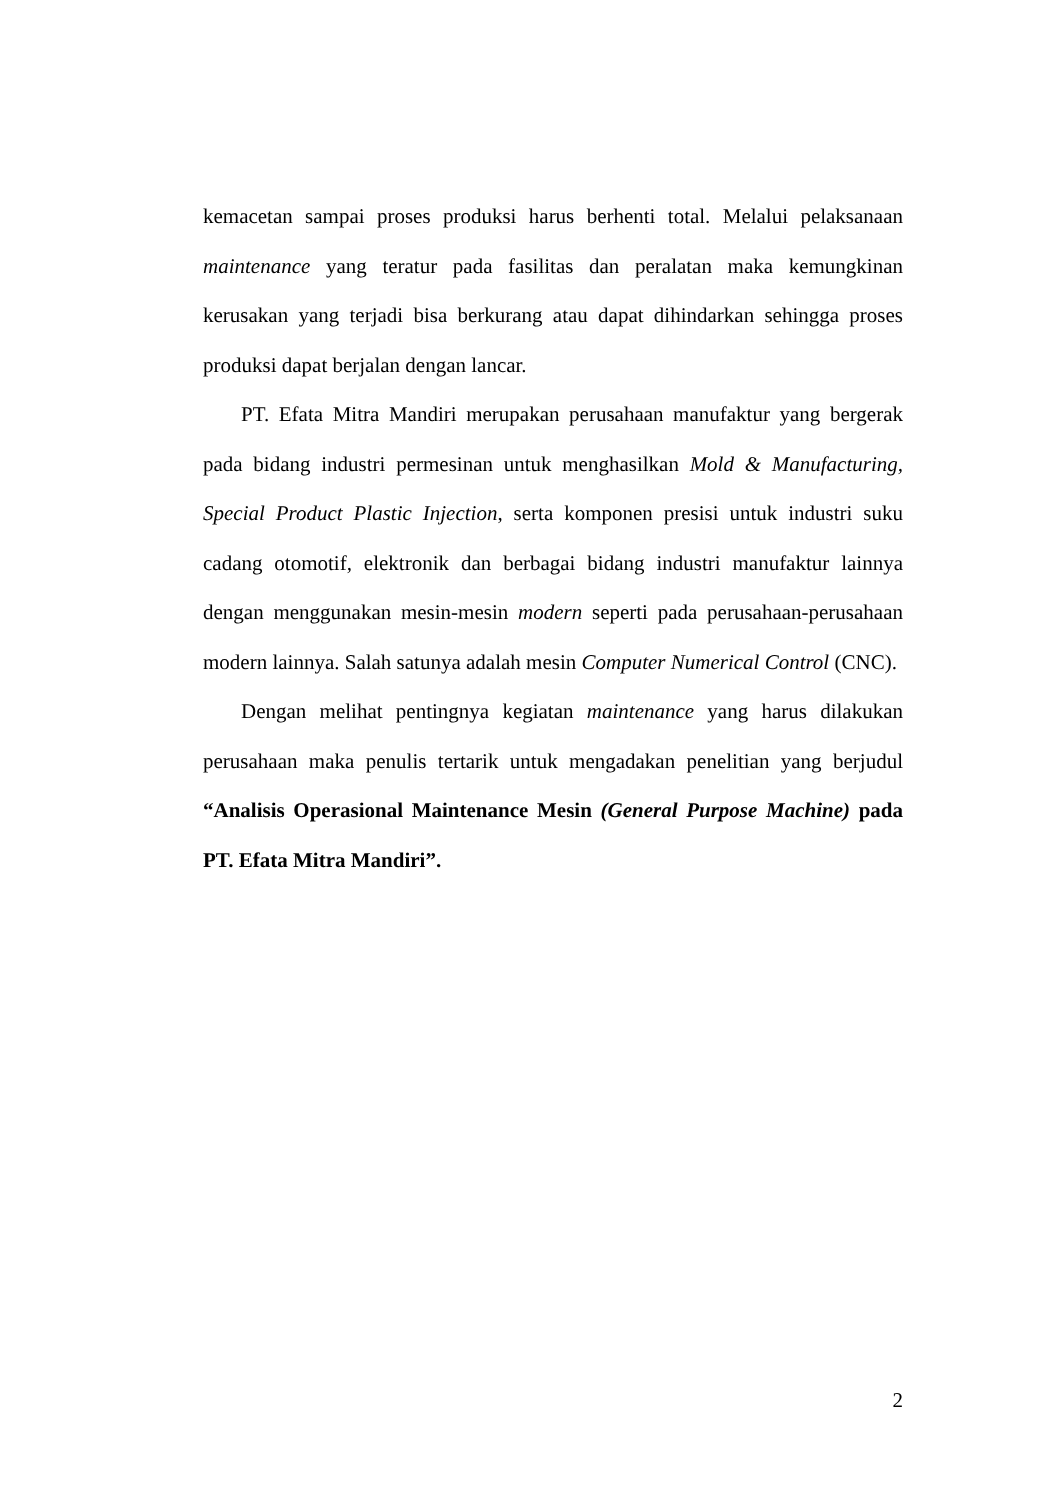kemacetan sampai proses produksi harus berhenti total. Melalui pelaksanaan maintenance yang teratur pada fasilitas dan peralatan maka kemungkinan kerusakan yang terjadi bisa berkurang atau dapat dihindarkan sehingga proses produksi dapat berjalan dengan lancar.
PT. Efata Mitra Mandiri merupakan perusahaan manufaktur yang bergerak pada bidang industri permesinan untuk menghasilkan Mold & Manufacturing, Special Product Plastic Injection, serta komponen presisi untuk industri suku cadang otomotif, elektronik dan berbagai bidang industri manufaktur lainnya dengan menggunakan mesin-mesin modern seperti pada perusahaan-perusahaan modern lainnya. Salah satunya adalah mesin Computer Numerical Control (CNC).
Dengan melihat pentingnya kegiatan maintenance yang harus dilakukan perusahaan maka penulis tertarik untuk mengadakan penelitian yang berjudul “Analisis Operasional Maintenance Mesin (General Purpose Machine) pada PT. Efata Mitra Mandiri”.
2